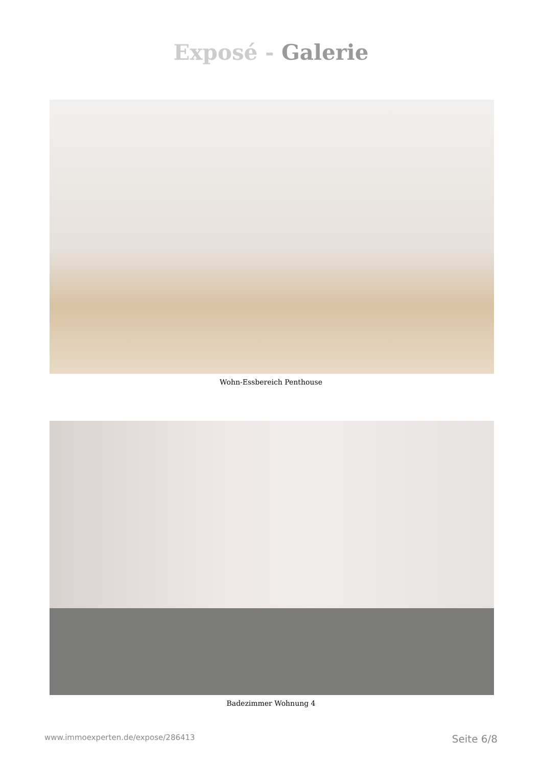Exposé - Galerie
Wohn-Essbereich Penthouse
Badezimmer Wohnung 4
www.immoexperten.de/expose/286413 Seite 6/8